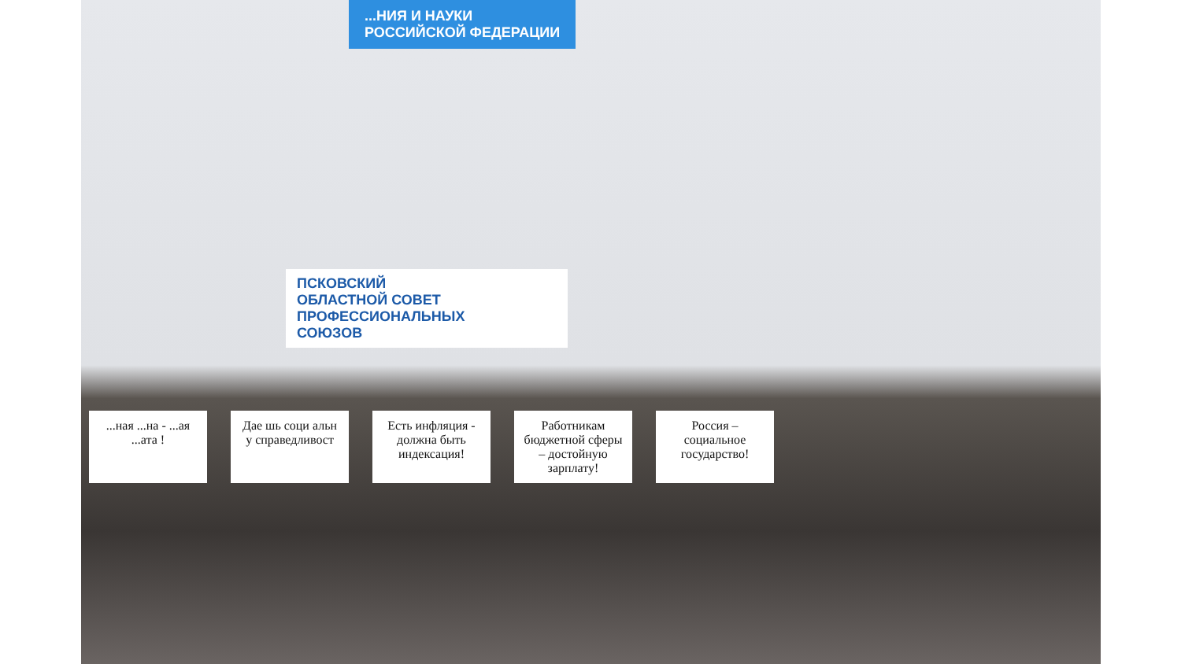...НИЯ И НАУКИ
РОССИЙСКОЙ ФЕДЕРАЦИИ
ПСКОВСКИЙ
ОБЛАСТНОЙ СОВЕТ
ПРОФЕССИОНАЛЬНЫХ
СОЮЗОВ
...ная ...на - ...ая ...ата !
Дае шь соци альн у справедливост
Есть инфляция - должна быть индексация!
Работникам бюджетной сферы – достойную зарплату!
Россия – социальное государство!